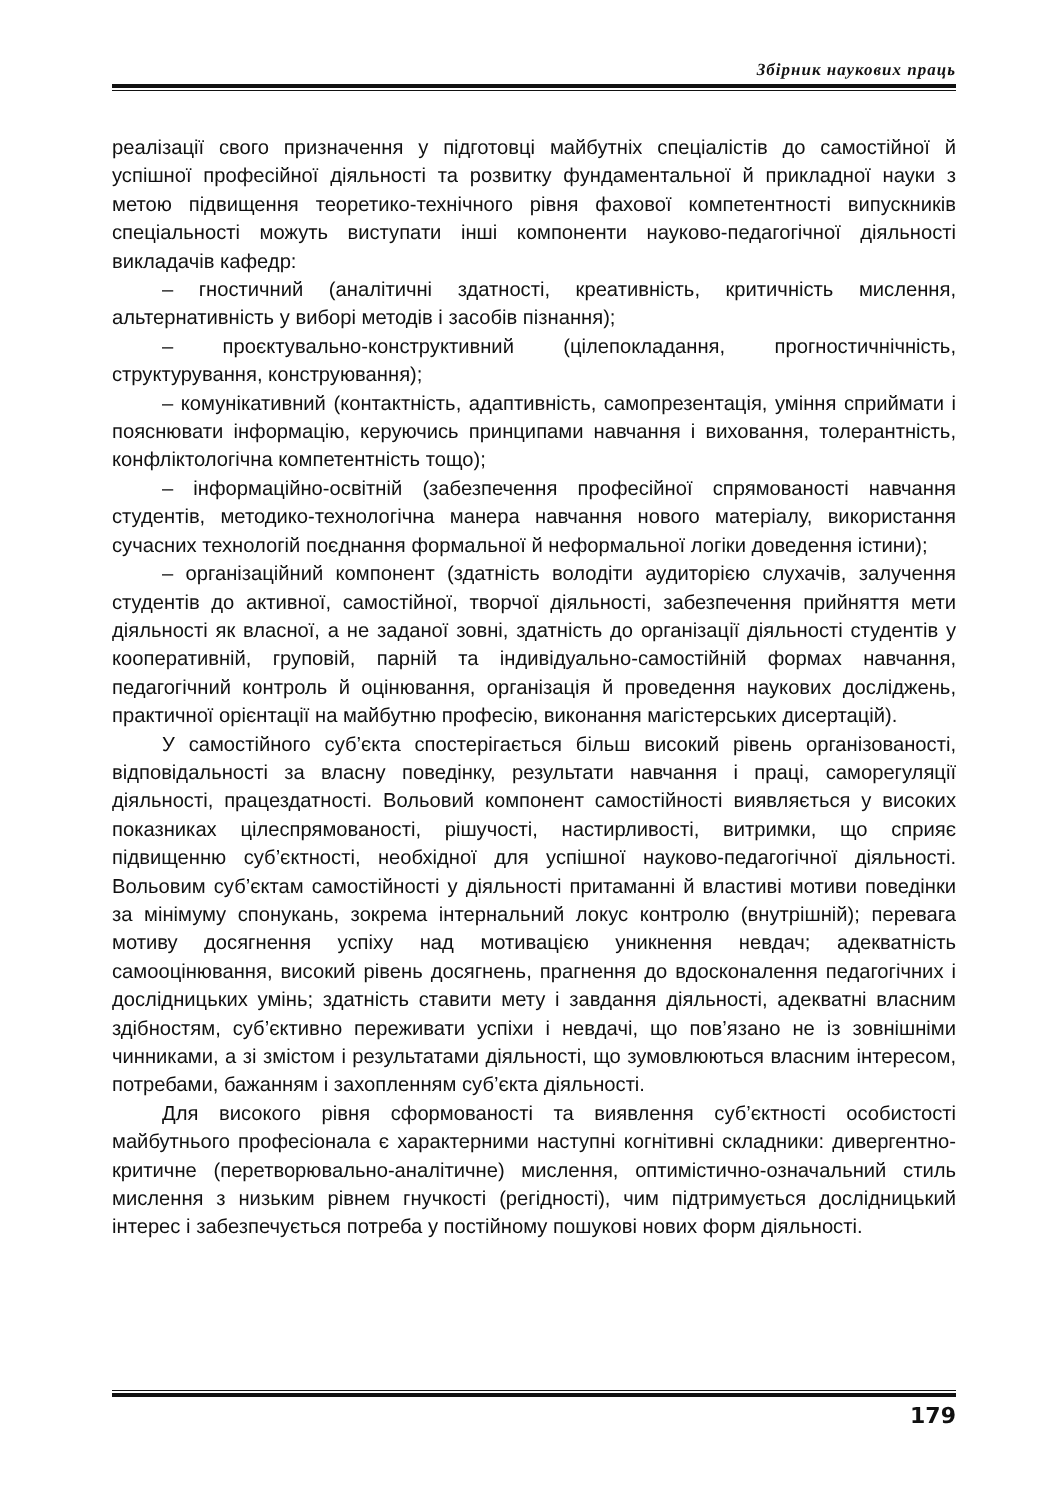Збірник наукових праць
реалізації свого призначення у підготовці майбутніх спеціалістів до самостійної й успішної професійної діяльності та розвитку фундаментальної й прикладної науки з метою підвищення теоретико-технічного рівня фахової компетентності випускників спеціальності можуть виступати інші компоненти науково-педагогічної діяльності викладачів кафедр:
– гностичний (аналітичні здатності, креативність, критичність мислення, альтернативність у виборі методів і засобів пізнання);
– проєктувально-конструктивний (цілепокладання, прогностичнічність, структурування, конструювання);
– комунікативний (контактність, адаптивність, самопрезентація, уміння сприймати і пояснювати інформацію, керуючись принципами навчання і виховання, толерантність, конфліктологічна компетентність тощо);
– інформаційно-освітній (забезпечення професійної спрямованості навчання студентів, методико-технологічна манера навчання нового матеріалу, використання сучасних технологій поєднання формальної й неформальної логіки доведення істини);
– організаційний компонент (здатність володіти аудиторією слухачів, залучення студентів до активної, самостійної, творчої діяльності, забезпечення прийняття мети діяльності як власної, а не заданої зовні, здатність до організації діяльності студентів у кооперативній, груповій, парній та індивідуально-самостійній формах навчання, педагогічний контроль й оцінювання, організація й проведення наукових досліджень, практичної орієнтації на майбутню професію, виконання магістерських дисертацій).
У самостійного суб’єкта спостерігається більш високий рівень організованості, відповідальності за власну поведінку, результати навчання і праці, саморегуляції діяльності, працездатності. Вольовий компонент самостійності виявляється у високих показниках цілеспрямованості, рішучості, настирливості, витримки, що сприяє підвищенню суб’єктності, необхідної для успішної науково-педагогічної діяльності. Вольовим суб’єктам самостійності у діяльності притаманні й властиві мотиви поведінки за мінімуму спонукань, зокрема інтернальний локус контролю (внутрішній); перевага мотиву досягнення успіху над мотивацією уникнення невдач; адекватність самооцінювання, високий рівень досягнень, прагнення до вдосконалення педагогічних і дослідницьких умінь; здатність ставити мету і завдання діяльності, адекватні власним здібностям, суб’єктивно переживати успіхи і невдачі, що пов’язано не із зовнішніми чинниками, а зі змістом і результатами діяльності, що зумовлюються власним інтересом, потребами, бажанням і захопленням суб’єкта діяльності.
Для високого рівня сформованості та виявлення суб’єктності особистості майбутнього професіонала є характерними наступні когнітивні складники: дивергентно-критичне (перетворювально-аналітичне) мислення, оптимістично-означальний стиль мислення з низьким рівнем гнучкості (регідності), чим підтримується дослідницький інтерес і забезпечується потреба у постійному пошукові нових форм діяльності.
179